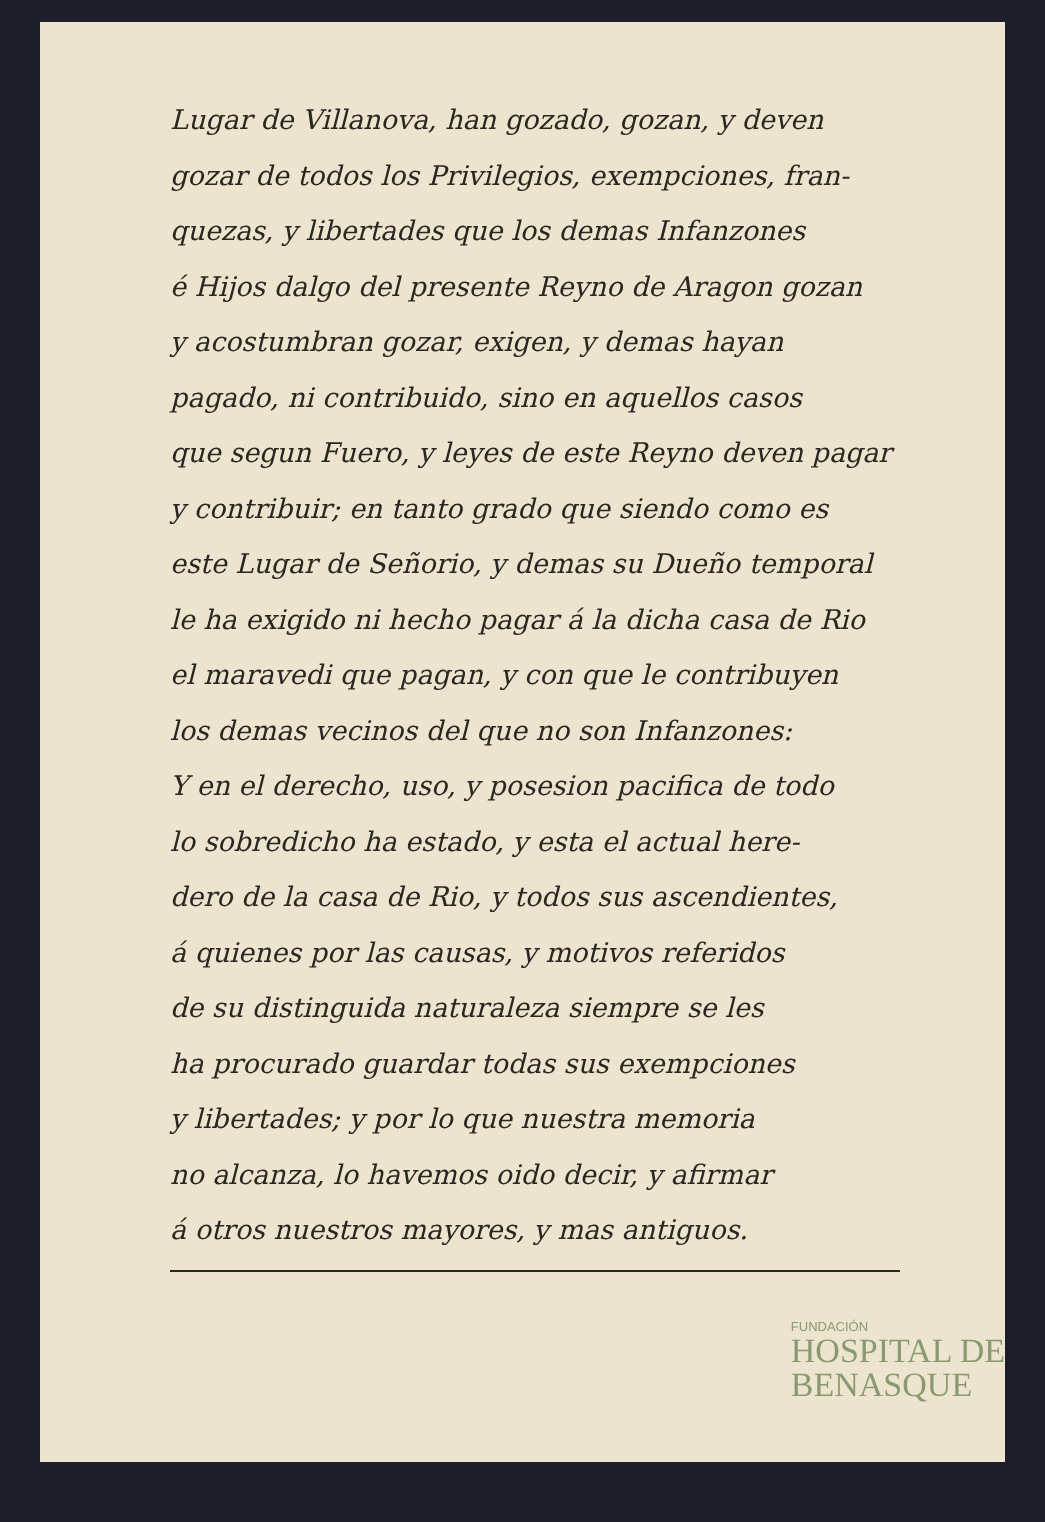Lugar de Villanova, han gozado, gozan, y deven
gozar de todos los Privilegios, exempciones, fran-
quezas, y libertades que los demas Infanzones
é Hijos dalgo del presente Reyno de Aragon gozan
y acostumbran gozar, exigen, y demas hayan
pagado, ni contribuido, sino en aquellos casos
que segun Fuero, y leyes de este Reyno deven pagar
y contribuir; en tanto grado que siendo como es
este Lugar de Señorio, y demas su Dueño temporal
le ha exigido ni hecho pagar á la dicha casa de Rio
el maravedi que pagan, y con que le contribuyen
los demas vecinos del que no son Infanzones:
Y en el derecho, uso, y posesion pacifica de todo
lo sobredicho ha estado, y esta el actual here-
dero de la casa de Rio, y todos sus ascendientes,
á quienes por las causas, y motivos referidos
de su distinguida naturaleza siempre se les
ha procurado guardar todas sus exempciones
y libertades; y por lo que nuestra memoria
no alcanza, lo havemos oido decir, y afirmar
á otros nuestros mayores, y mas antiguos.
FUNDACIÓN
HOSPITAL DE
BENASQUE